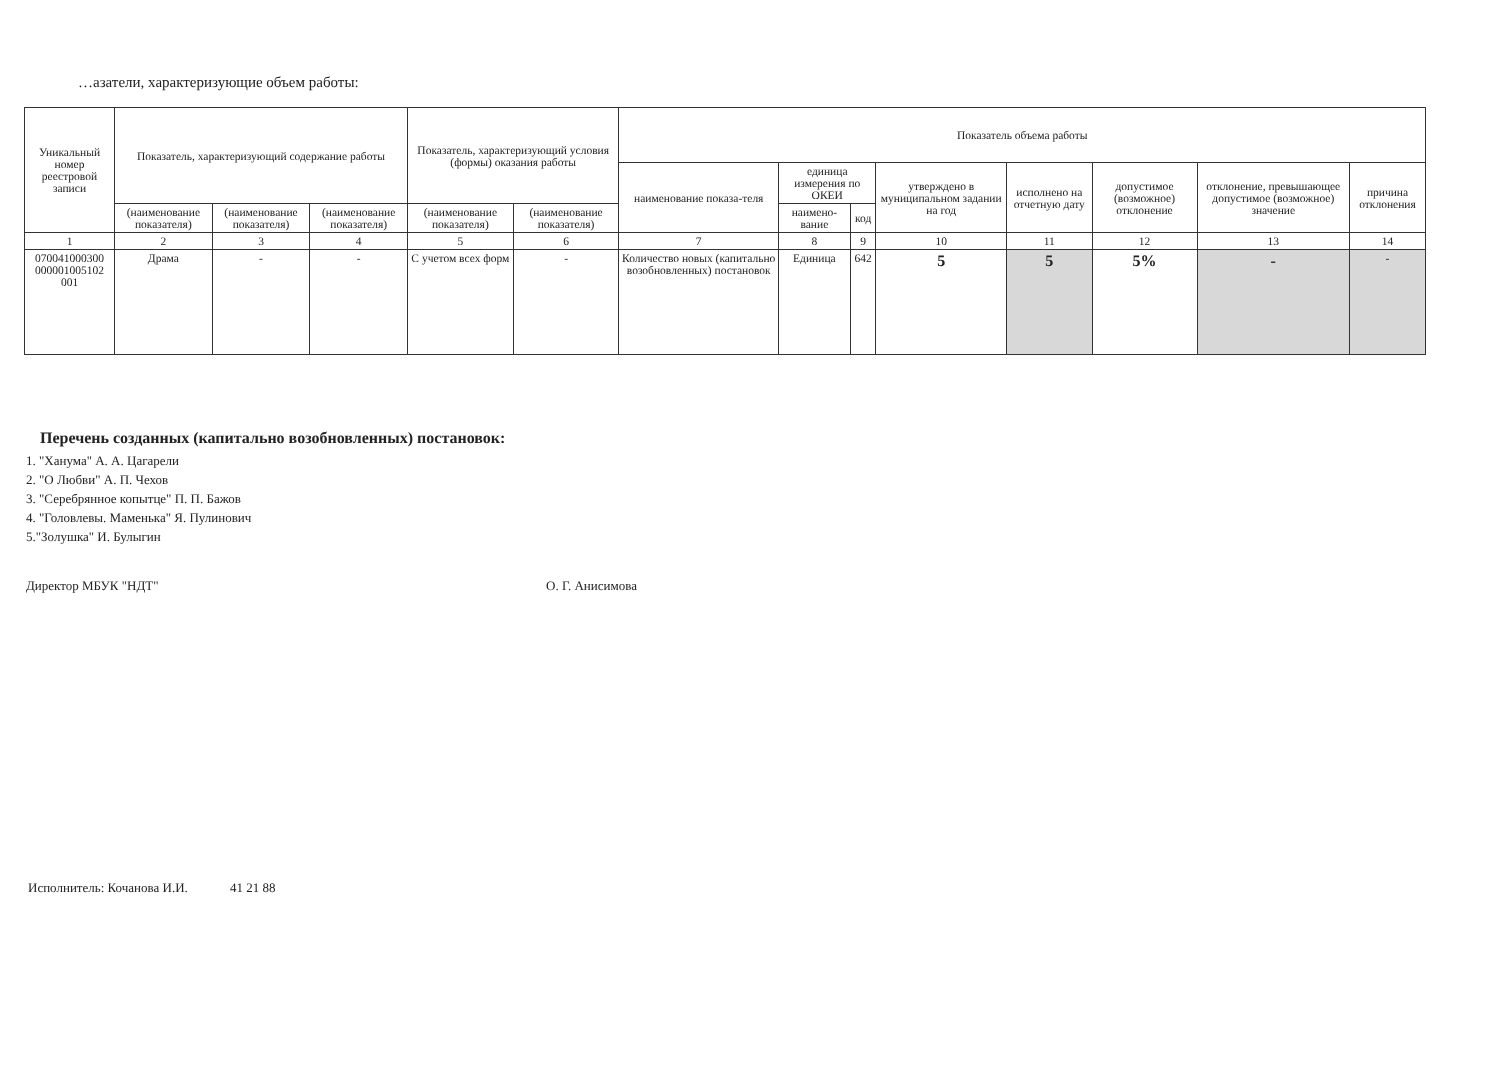…азатели, характеризующие объем работы:
| Уникальный номер реестровой записи | Показатель, характеризующий содержание работы | | | Показатель, характеризующий условия (формы) оказания работы | | Показатель объема работы | | | | | | | |
| --- | --- | --- | --- | --- | --- | --- | --- | --- | --- | --- | --- | --- | --- |
| | | | | | | наименование показа-теля | единица измерения по ОКЕИ | | утверждено в муниципальном задании на год | исполнено на отчетную дату | допустимое (возможное) отклонение | отклонение, превышающее допустимое (возможное) значение | причина отклонения |
| | (наименование показателя) | (наименование показателя) | (наименование показателя) | (наименование показателя) | (наименование показателя) | | наимено-вание | код | | | | | |
| 1 | 2 | 3 | 4 | 5 | 6 | 7 | 8 | 9 | 10 | 11 | 12 | 13 | 14 |
| 070041000300 000001005102 001 | Драма | - | - | С учетом всех форм | - | Количество новых (капитально возобновленных) постановок | Единица | 642 | 5 | 5 | 5% | - | - |
Перечень созданных (капитально возобновленных) постановок:
1. "Ханума" А. А. Цагарели
2. "О Любви" А. П. Чехов
3. "Серебрянное копытце" П. П. Бажов
4. "Головлевы. Маменька" Я. Пулинович
5."Золушка" И. Булыгин
Директор МБУК "НДТ" О. Г. Анисимова
Исполнитель: Кочанова И.И. 41 21 88